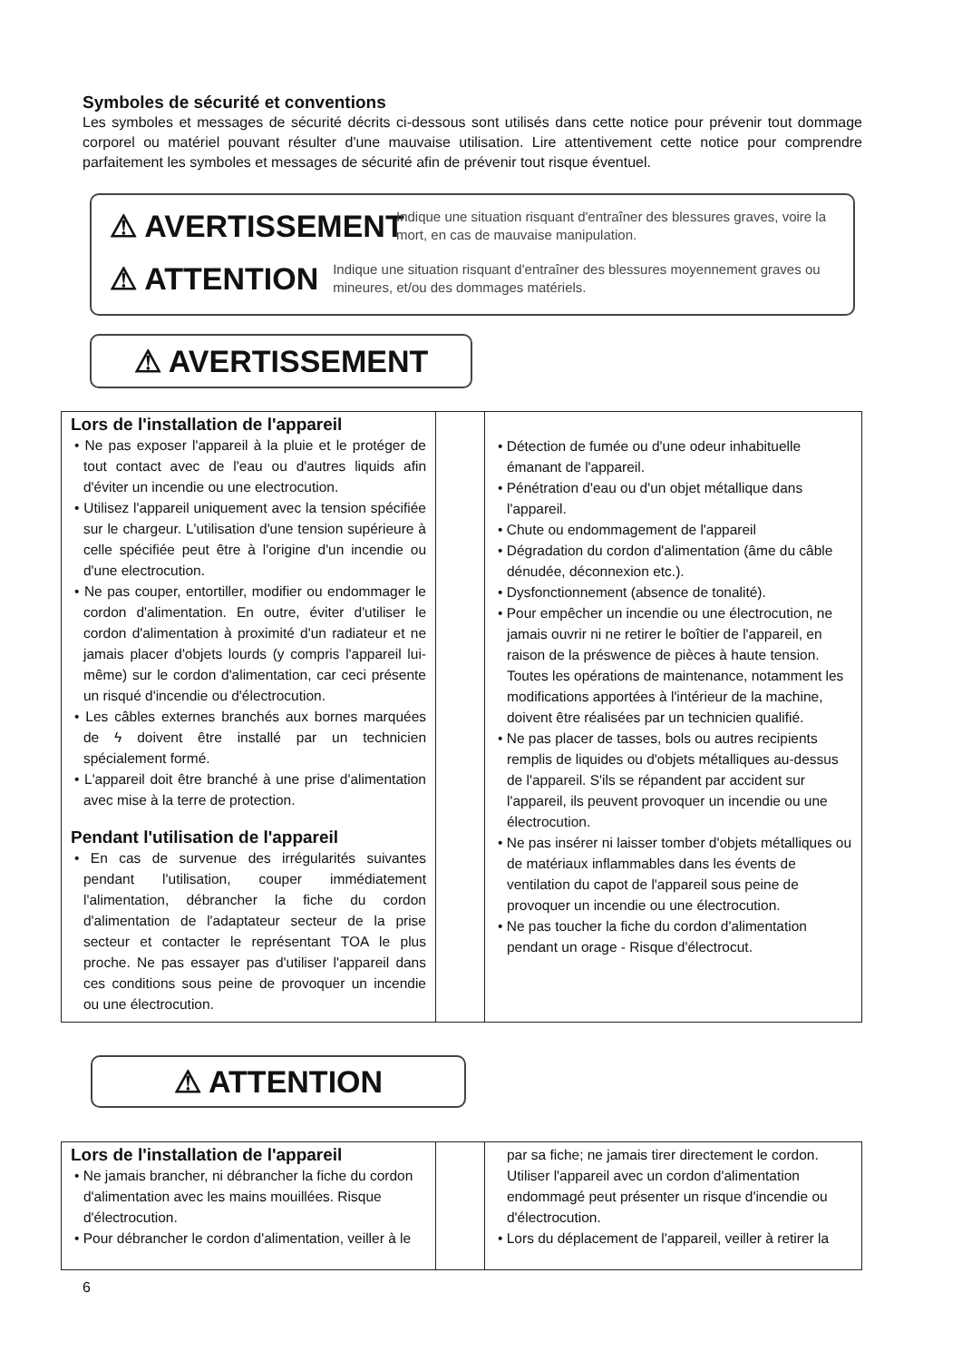Symboles de sécurité et conventions
Les symboles et messages de sécurité décrits ci-dessous sont utilisés dans cette notice pour prévenir tout dommage corporel ou matériel pouvant résulter d'une mauvaise utilisation. Lire attentivement cette notice pour comprendre parfaitement les symboles et messages de sécurité afin de prévenir tout risque éventuel.
⚠ AVERTISSEMENT
Indique une situation risquant d'entraîner des blessures graves, voire la mort, en cas de mauvaise manipulation.
⚠ ATTENTION
Indique une situation risquant d'entraîner des blessures moyennement graves ou mineures, et/ou des dommages matériels.
⚠ AVERTISSEMENT
| Lors de l'installation de l'appareil • Ne pas exposer l'appareil à la pluie et le protéger de tout contact avec de l'eau ou d'autres liquids afin d'éviter un incendie ou une electrocution. • Utilisez l'appareil uniquement avec la tension spécifiée sur le chargeur. L'utilisation d'une tension supérieure à celle spécifiée peut être à l'origine d'un incendie ou d'une electrocution. • Ne pas couper, entortiller, modifier ou endommager le cordon d'alimentation. En outre, éviter d'utiliser le cordon d'alimentation à proximité d'un radiateur et ne jamais placer d'objets lourds (y compris l'appareil lui-même) sur le cordon d'alimentation, car ceci présente un risqué d'incendie ou d'électrocution. • Les câbles externes branchés aux bornes marquées de ϟ doivent être installé par un technicien spécialement formé. • L'appareil doit être branché à une prise d'alimentation avec mise à la terre de protection. Pendant l'utilisation de l'appareil • En cas de survenue des irrégularités suivantes pendant l'utilisation, couper immédiatement l'alimentation, débrancher la fiche du cordon d'alimentation de l'adaptateur secteur de la prise secteur et contacter le représentant TOA le plus proche. Ne pas essayer pas d'utiliser l'appareil dans ces conditions sous peine de provoquer un incendie ou une électrocution. | | • Détection de fumée ou d'une odeur inhabituelle émanant de l'appareil. • Pénétration d'eau ou d'un objet métallique dans l'appareil. • Chute ou endommagement de l'appareil • Dégradation du cordon d'alimentation (âme du câble dénudée, déconnexion etc.). • Dysfonctionnement (absence de tonalité). • Pour empêcher un incendie ou une électrocution, ne jamais ouvrir ni ne retirer le boîtier de l'appareil, en raison de la préswence de pièces à haute tension. Toutes les opérations de maintenance, notamment les modifications apportées à l'intérieur de la machine, doivent être réalisées par un technicien qualifié. • Ne pas placer de tasses, bols ou autres recipients remplis de liquides ou d'objets métalliques au-dessus de l'appareil. S'ils se répandent par accident sur l'appareil, ils peuvent provoquer un incendie ou une électrocution. • Ne pas insérer ni laisser tomber d'objets métalliques ou de matériaux inflammables dans les évents de ventilation du capot de l'appareil sous peine de provoquer un incendie ou une électrocution. • Ne pas toucher la fiche du cordon d'alimentation pendant un orage - Risque d'électrocut. |
⚠ ATTENTION
| Lors de l'installation de l'appareil • Ne jamais brancher, ni débrancher la fiche du cordon d'alimentation avec les mains mouillées. Risque d'électrocution. • Pour débrancher le cordon d'alimentation, veiller à le | | par sa fiche; ne jamais tirer directement le cordon. Utiliser l'appareil avec un cordon d'alimentation endommagé peut présenter un risque d'incendie ou d'électrocution. • Lors du déplacement de l'appareil, veiller à retirer la |
6